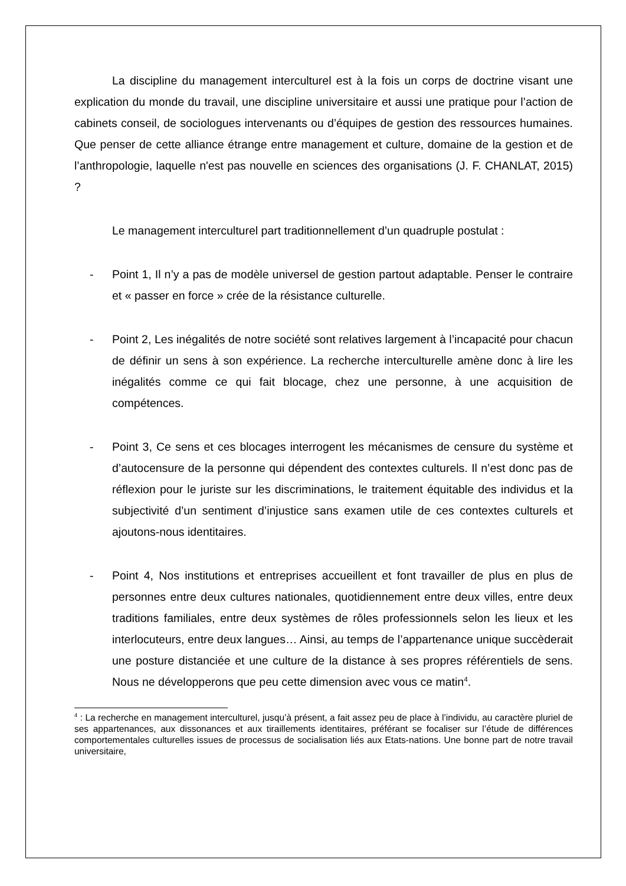La discipline du management interculturel est à la fois un corps de doctrine visant une explication du monde du travail, une discipline universitaire et aussi une pratique pour l’action de cabinets conseil, de sociologues intervenants ou d’équipes de gestion des ressources humaines. Que penser de cette alliance étrange entre management et culture, domaine de la gestion et de l’anthropologie, laquelle n'est pas nouvelle en sciences des organisations (J. F. CHANLAT, 2015) ?
Le management interculturel part traditionnellement d’un quadruple postulat :
- Point 1, Il n’y a pas de modèle universel de gestion partout adaptable. Penser le contraire et « passer en force » crée de la résistance culturelle.
- Point 2, Les inégalités de notre société sont relatives largement à l’incapacité pour chacun de définir un sens à son expérience. La recherche interculturelle amène donc à lire les inégalités comme ce qui fait blocage, chez une personne, à une acquisition de compétences.
- Point 3, Ce sens et ces blocages interrogent les mécanismes de censure du système et d’autocensure de la personne qui dépendent des contextes culturels. Il n’est donc pas de réflexion pour le juriste sur les discriminations, le traitement équitable des individus et la subjectivité d’un sentiment d’injustice sans examen utile de ces contextes culturels et ajoutons-nous identitaires.
- Point 4, Nos institutions et entreprises accueillent et font travailler de plus en plus de personnes entre deux cultures nationales, quotidiennement entre deux villes, entre deux traditions familiales, entre deux systèmes de rôles professionnels selon les lieux et les interlocuteurs, entre deux langues… Ainsi, au temps de l’appartenance unique succèderait une posture distanciée et une culture de la distance à ses propres référentiels de sens. Nous ne développerons que peu cette dimension avec vous ce matin<sup>4</sup>.
<sup>4</sup> : La recherche en management interculturel, jusqu’à présent, a fait assez peu de place à l’individu, au caractère pluriel de ses appartenances, aux dissonances et aux tiraillements identitaires, préférant se focaliser sur l’étude de différences comportementales culturelles issues de processus de socialisation liés aux Etats-nations. Une bonne part de notre travail universitaire,